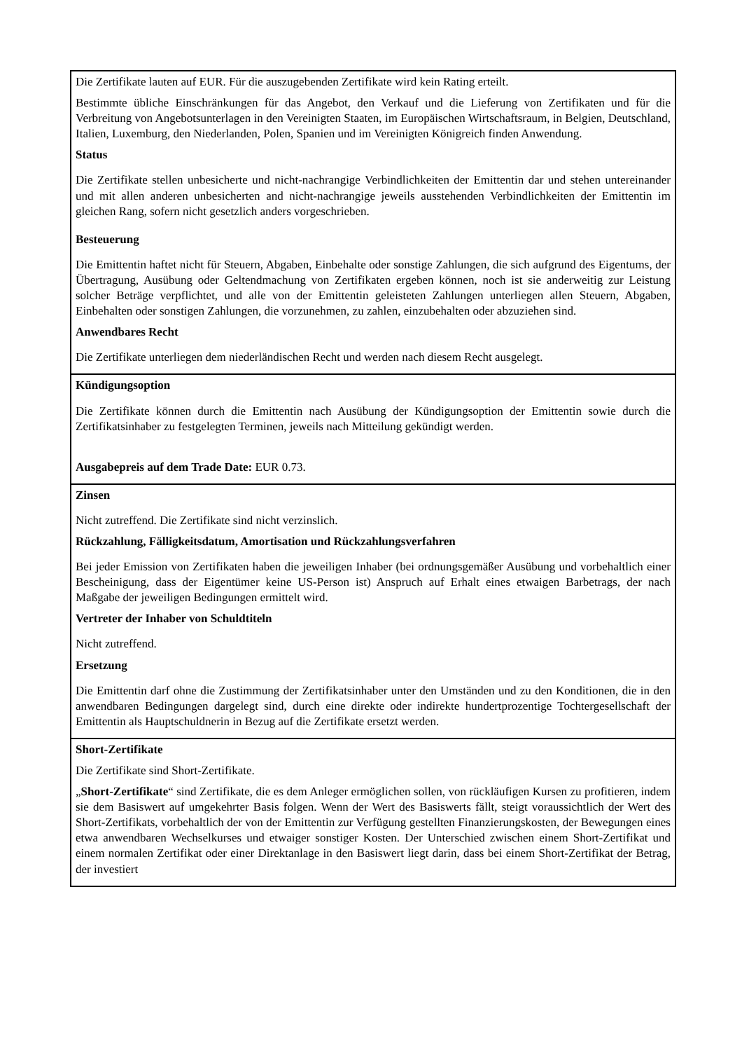| Die Zertifikate lauten auf EUR. Für die auszugebenden Zertifikate wird kein Rating erteilt. Bestimmte übliche Einschränkungen für das Angebot, den Verkauf und die Lieferung von Zertifikaten und für die Verbreitung von Angebotsunterlagen in den Vereinigten Staaten, im Europäischen Wirtschaftsraum, in Belgien, Deutschland, Italien, Luxemburg, den Niederlanden, Polen, Spanien und im Vereinigten Königreich finden Anwendung. Status Die Zertifikate stellen unbesicherte und nicht-nachrangige Verbindlichkeiten der Emittentin dar und stehen untereinander und mit allen anderen unbesicherten and nicht-nachrangige jeweils ausstehenden Verbindlichkeiten der Emittentin im gleichen Rang, sofern nicht gesetzlich anders vorgeschrieben. Besteuerung Die Emittentin haftet nicht für Steuern, Abgaben, Einbehalte oder sonstige Zahlungen, die sich aufgrund des Eigentums, der Übertragung, Ausübung oder Geltendmachung von Zertifikaten ergeben können, noch ist sie anderweitig zur Leistung solcher Beträge verpflichtet, und alle von der Emittentin geleisteten Zahlungen unterliegen allen Steuern, Abgaben, Einbehalten oder sonstigen Zahlungen, die vorzunehmen, zu zahlen, einzubehalten oder abzuziehen sind. Anwendbares Recht Die Zertifikate unterliegen dem niederländischen Recht und werden nach diesem Recht ausgelegt. |
| Kündigungsoption Die Zertifikate können durch die Emittentin nach Ausübung der Kündigungsoption der Emittentin sowie durch die Zertifikatsinhaber zu festgelegten Terminen, jeweils nach Mitteilung gekündigt werden. Ausgabepreis auf dem Trade Date: EUR 0.73. |
| Zinsen Nicht zutreffend. Die Zertifikate sind nicht verzinslich. Rückzahlung, Fälligkeitsdatum, Amortisation und Rückzahlungsverfahren Bei jeder Emission von Zertifikaten haben die jeweiligen Inhaber (bei ordnungsgemäßer Ausübung und vorbehaltlich einer Bescheinigung, dass der Eigentümer keine US-Person ist) Anspruch auf Erhalt eines etwaigen Barbetrags, der nach Maßgabe der jeweiligen Bedingungen ermittelt wird. Vertreter der Inhaber von Schuldtiteln Nicht zutreffend. Ersetzung Die Emittentin darf ohne die Zustimmung der Zertifikatsinhaber unter den Umständen und zu den Konditionen, die in den anwendbaren Bedingungen dargelegt sind, durch eine direkte oder indirekte hundertprozentige Tochtergesellschaft der Emittentin als Hauptschuldnerin in Bezug auf die Zertifikate ersetzt werden. |
| Short-Zertifikate Die Zertifikate sind Short-Zertifikate. „ Short-Zertifikate “ sind Zertifikate, die es dem Anleger ermöglichen sollen, von rückläufigen Kursen zu profitieren, indem sie dem Basiswert auf umgekehrter Basis folgen. Wenn der Wert des Basiswerts fällt, steigt voraussichtlich der Wert des Short-Zertifikats, vorbehaltlich der von der Emittentin zur Verfügung gestellten Finanzierungskosten, der Bewegungen eines etwa anwendbaren Wechselkurses und etwaiger sonstiger Kosten. Der Unterschied zwischen einem Short-Zertifikat und einem normalen Zertifikat oder einer Direktanlage in den Basiswert liegt darin, dass bei einem Short-Zertifikat der Betrag, der investiert |